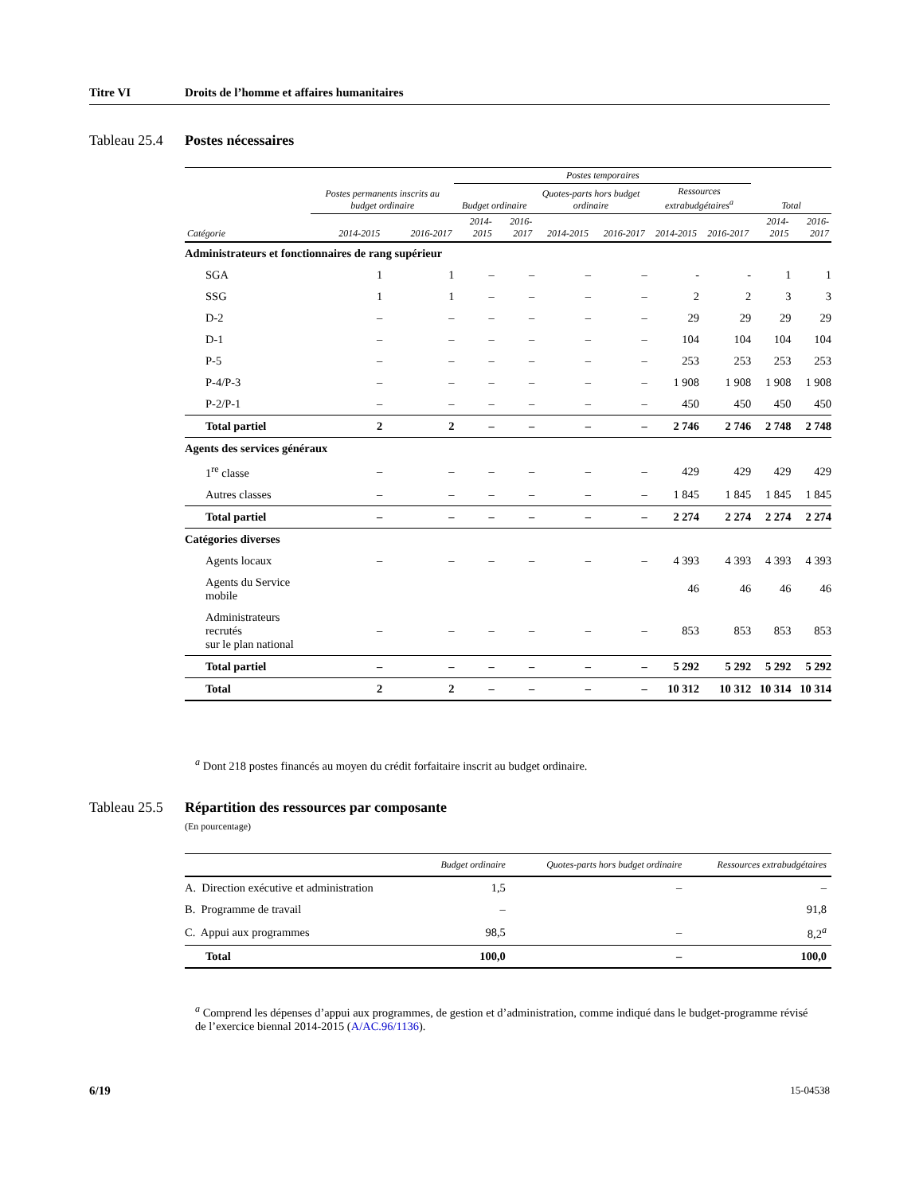Titre VI Droits de l’homme et affaires humanitaires
Tableau 25.4 Postes nécessaires
| Catégorie | Postes permanents inscrits au budget ordinaire | | Postes temporaires | | | | | | Total | |
| --- | --- | --- | --- | --- | --- | --- | --- | --- | --- | --- |
| | | | Budget ordinaire | | Quotes-parts hors budget ordinaire | | Ressources extrabudgétaires<sup>a</sup> | | | |
| | 2014-2015 | 2016-2017 | 2014-2015 | 2016-2017 | 2014-2015 | 2016-2017 | 2014-2015 | 2016-2017 | 2014-2015 | 2016-2017 |
| Administrateurs et fonctionnaires de rang supérieur | | | | | | | | | | |
| SGA | 1 | 1 | – | – | – | – | - | - | 1 | 1 |
| SSG | 1 | 1 | – | – | – | – | 2 | 2 | 3 | 3 |
| D-2 | – | – | – | – | – | – | 29 | 29 | 29 | 29 |
| D-1 | – | – | – | – | – | – | 104 | 104 | 104 | 104 |
| P-5 | – | – | – | – | – | – | 253 | 253 | 253 | 253 |
| P-4/P-3 | – | – | – | – | – | – | 1 908 | 1 908 | 1 908 | 1 908 |
| P-2/P-1 | – | – | – | – | – | – | 450 | 450 | 450 | 450 |
| Total partiel | 2 | 2 | – | – | – | – | 2 746 | 2 746 | 2 748 | 2 748 |
| Agents des services généraux | | | | | | | | | | |
| 1<sup>re</sup> classe | – | – | – | – | – | – | 429 | 429 | 429 | 429 |
| Autres classes | – | – | – | – | – | – | 1 845 | 1 845 | 1 845 | 1 845 |
| Total partiel | – | – | – | – | – | – | 2 274 | 2 274 | 2 274 | 2 274 |
| Catégories diverses | | | | | | | | | | |
| Agents locaux | – | – | – | – | – | – | 4 393 | 4 393 | 4 393 | 4 393 |
| Agents du Service mobile | | | | | | | 46 | 46 | 46 | 46 |
| Administrateurs recrutés sur le plan national | – | – | – | – | – | – | 853 | 853 | 853 | 853 |
| Total partiel | – | – | – | – | – | – | 5 292 | 5 292 | 5 292 | 5 292 |
| Total | 2 | 2 | – | – | – | – | 10 312 | 10 312 | 10 314 | 10 314 |
<sup>a</sup> Dont 218 postes financés au moyen du crédit forfaitaire inscrit au budget ordinaire.
Tableau 25.5
Répartition des ressources par composante
(En pourcentage)
| | Budget ordinaire | Quotes-parts hors budget ordinaire | Ressources extrabudgétaires |
| --- | --- | --- | --- |
| A. Direction exécutive et administration | 1,5 | – | – |
| B. Programme de travail | – | | 91,8 |
| C. Appui aux programmes | 98,5 | – | 8,2<sup>a</sup> |
| Total | 100,0 | – | 100,0 |
<sup>a</sup> Comprend les dépenses d’appui aux programmes, de gestion et d’administration, comme indiqué dans le budget-programme révisé de l’exercice biennal 2014-2015 (A/AC.96/1136).
6/19 15-04538